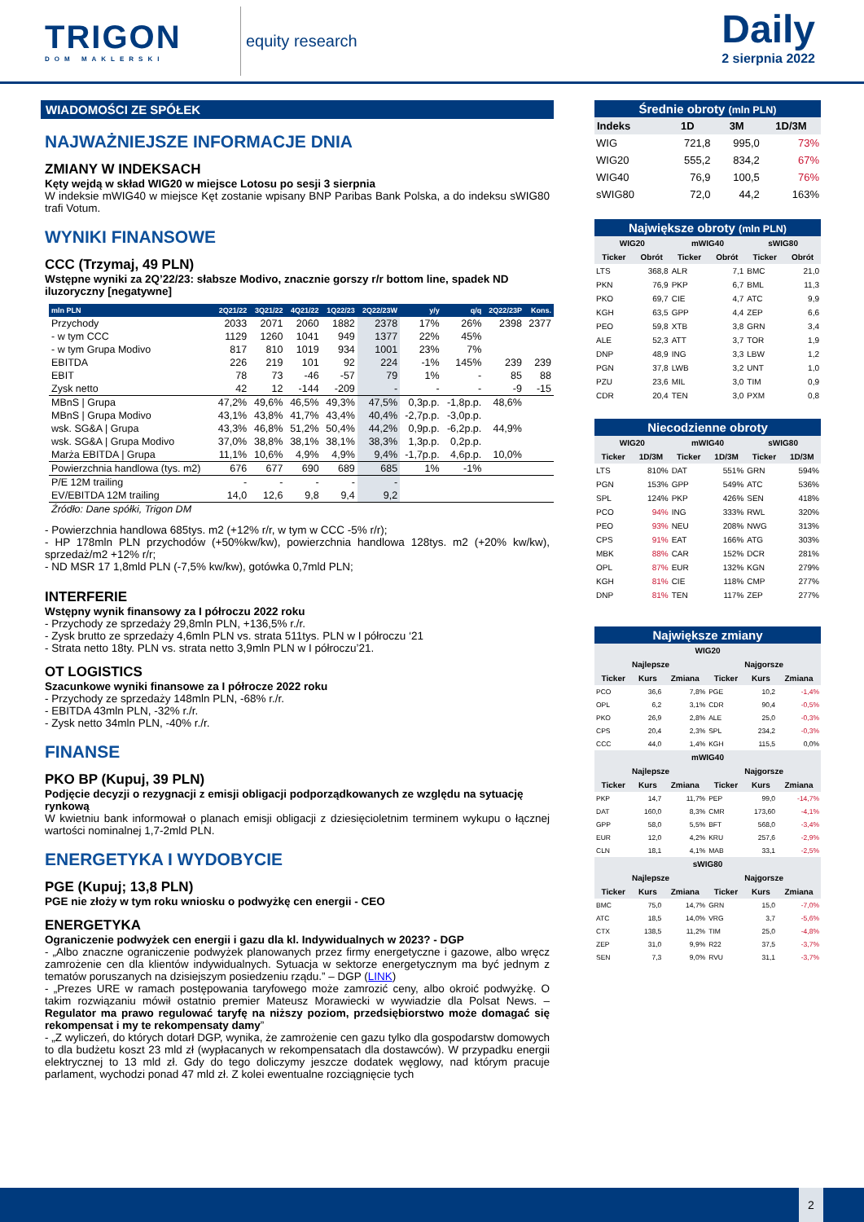TRIGON
DOM MAKLERSKI
equity research
Daily
2 sierpnia 2022
WIADOMOŚCI ZE SPÓŁEK
NAJWAŻNIEJSZE INFORMACJE DNIA
ZMIANY W INDEKSACH
Kęty wejdą w skład WIG20 w miejsce Lotosu po sesji 3 sierpnia
W indeksie mWIG40 w miejsce Kęt zostanie wpisany BNP Paribas Bank Polska, a do indeksu sWIG80 trafi Votum.
WYNIKI FINANSOWE
CCC (Trzymaj, 49 PLN)
Wstępne wyniki za 2Q’22/23: słabsze Modivo, znacznie gorszy r/r bottom line, spadek ND iluzoryczny [negatywne]
| mln PLN | 2Q21/22 | 3Q21/22 | 4Q21/22 | 1Q22/23 | 2Q22/23W | y/y | q/q | 2Q22/23P | Kons. |
| --- | --- | --- | --- | --- | --- | --- | --- | --- | --- |
| Przychody | 2033 | 2071 | 2060 | 1882 | 2378 | 17% | 26% | 2398 | 2377 |
| - w tym CCC | 1129 | 1260 | 1041 | 949 | 1377 | 22% | 45% | | |
| - w tym Grupa Modivo | 817 | 810 | 1019 | 934 | 1001 | 23% | 7% | | |
| EBITDA | 226 | 219 | 101 | 92 | 224 | -1% | 145% | 239 | 239 |
| EBIT | 78 | 73 | -46 | -57 | 79 | 1% | - | 85 | 88 |
| Zysk netto | 42 | 12 | -144 | -209 | - | - | - | -9 | -15 |
| MBnS / Grupa | 47,2% | 49,6% | 46,5% | 49,3% | 47,5% | 0,3p.p. | -1,8p.p. | 48,6% | |
| MBnS / Grupa Modivo | 43,1% | 43,8% | 41,7% | 43,4% | 40,4% | -2,7p.p. | -3,0p.p. | | |
| wsk. SG&A / Grupa | 43,3% | 46,8% | 51,2% | 50,4% | 44,2% | 0,9p.p. | -6,2p.p. | 44,9% | |
| wsk. SG&A / Grupa Modivo | 37,0% | 38,8% | 38,1% | 38,1% | 38,3% | 1,3p.p. | 0,2p.p. | | |
| Marża EBITDA / Grupa | 11,1% | 10,6% | 4,9% | 4,9% | 9,4% | -1,7p.p. | 4,6p.p. | 10,0% | |
| Powierzchnia handlowa (tys. m2) | 676 | 677 | 690 | 689 | 685 | 1% | -1% | | |
| P/E 12M trailing | - | - | - | - | - | | | | |
| EV/EBITDA 12M trailing | 14,0 | 12,6 | 9,8 | 9,4 | 9,2 | | | | |
| Źródło: Dane spółki, Trigon DM | | | | | | | | | |
- Powierzchnia handlowa 685tys. m2 (+12% r/r, w tym w CCC -5% r/r);
- HP 178mln PLN przychodów (+50%kw/kw), powierzchnia handlowa 128tys. m2 (+20% kw/kw), sprzedaż/m2 +12% r/r;
- ND MSR 17 1,8mld PLN (-7,5% kw/kw), gotówka 0,7mld PLN;
INTERFERIE
Wstępny wynik finansowy za I półroczu 2022 roku
- Przychody ze sprzedaży 29,8mln PLN, +136,5% r./r.
- Zysk brutto ze sprzedaży 4,6mln PLN vs. strata 511tys. PLN w I półroczu ‘21
- Strata netto 18ty. PLN vs. strata netto 3,9mln PLN w I półroczu’21.
OT LOGISTICS
Szacunkowe wyniki finansowe za I półrocze 2022 roku
- Przychody ze sprzedaży 148mln PLN, -68% r./r.
- EBITDA 43mln PLN, -32% r./r.
- Zysk netto 34mln PLN, -40% r./r.
FINANSE
PKO BP (Kupuj, 39 PLN)
Podjęcie decyzji o rezygnacji z emisji obligacji podporządkowanych ze względu na sytuację rynkową
W kwietniu bank informował o planach emisji obligacji z dziesięcioletnim terminem wykupu o łącznej wartości nominalnej 1,7-2mld PLN.
ENERGETYKA I WYDOBYCIE
PGE (Kupuj; 13,8 PLN)
PGE nie złoży w tym roku wniosku o podwyżkę cen energii - CEO
ENERGETYKA
Ograniczenie podwyżek cen energii i gazu dla kl. Indywidualnych w 2023? - DGP
- „Albo znaczne ograniczenie podwyżek planowanych przez firmy energetyczne i gazowe, albo wręcz zamrożenie cen dla klientów indywidualnych. Sytuacja w sektorze energetycznym ma być jednym z tematów poruszanych na dzisiejszym posiedzeniu rządu.” – DGP (LINK)
- „Prezes URE w ramach postępowania taryfowego może zamrozić ceny, albo okroić podwyżkę. O takim rozwiązaniu mówił ostatnio premier Mateusz Morawiecki w wywiadzie dla Polsat News. – Regulator ma prawo regulować taryfę na niższy poziom, przedsiębiorstwo może domagać się rekompensat i my te rekompensaty damy”
- „Z wyliczeń, do których dotarł DGP, wynika, że zamrożenie cen gazu tylko dla gospodarstw domowych to dla budżetu koszt 23 mld zł (wypłacanych w rekompensatach dla dostawców). W przypadku energii elektrycznej to 13 mld zł. Gdy do tego doliczymy jeszcze dodatek węglowy, nad którym pracuje parlament, wychodzi ponad 47 mld zł. Z kolei ewentualne rozciągnięcie tych
Średnie obroty (mln PLN)
| Indeks | 1D | 3M | 1D/3M |
| --- | --- | --- | --- |
| WIG | 721,8 | 995,0 | 73% |
| WIG20 | 555,2 | 834,2 | 67% |
| WIG40 | 76,9 | 100,5 | 76% |
| sWIG80 | 72,0 | 44,2 | 163% |
Największe obroty (mln PLN)
| WIG20 | | mWIG40 | | sWIG80 | |
| --- | --- | --- | --- | --- | --- |
| Ticker | Obrót | Ticker | Obrót | Ticker | Obrót |
| LTS | 368,8 | ALR | 7,1 | BMC | 21,0 |
| PKN | 76,9 | PKP | 6,7 | BML | 11,3 |
| PKO | 69,7 | CIE | 4,7 | ATC | 9,9 |
| KGH | 63,5 | GPP | 4,4 | ZEP | 6,6 |
| PEO | 59,8 | XTB | 3,8 | GRN | 3,4 |
| ALE | 52,3 | ATT | 3,7 | TOR | 1,9 |
| DNP | 48,9 | ING | 3,3 | LBW | 1,2 |
| PGN | 37,8 | LWB | 3,2 | UNT | 1,0 |
| PZU | 23,6 | MIL | 3,0 | TIM | 0,9 |
| CDR | 20,4 | TEN | 3,0 | PXM | 0,8 |
Niecodzienne obroty
| WIG20 | | mWIG40 | | sWIG80 | |
| --- | --- | --- | --- | --- | --- |
| Ticker | 1D/3M | Ticker | 1D/3M | Ticker | 1D/3M |
| LTS | 810% | DAT | 551% | GRN | 594% |
| PGN | 153% | GPP | 549% | ATC | 536% |
| SPL | 124% | PKP | 426% | SEN | 418% |
| PCO | 94% | ING | 333% | RWL | 320% |
| PEO | 93% | NEU | 208% | NWG | 313% |
| CPS | 91% | EAT | 166% | ATG | 303% |
| MBK | 88% | CAR | 152% | DCR | 281% |
| OPL | 87% | EUR | 132% | KGN | 279% |
| KGH | 81% | CIE | 118% | CMP | 277% |
| DNP | 81% | TEN | 117% | ZEP | 277% |
Największe zmiany
| WIG20 | | | | | |
| --- | --- | --- | --- | --- | --- |
| Najlepsze | | | Najgorsze | | |
| Ticker | Kurs | Zmiana | Ticker | Kurs | Zmiana |
| PCO | 36,6 | 7,8% | PGE | 10,2 | -1,4% |
| OPL | 6,2 | 3,1% | CDR | 90,4 | -0,5% |
| PKO | 26,9 | 2,8% | ALE | 25,0 | -0,3% |
| CPS | 20,4 | 2,3% | SPL | 234,2 | -0,3% |
| CCC | 44,0 | 1,4% | KGH | 115,5 | 0,0% |
| mWIG40 | | | | | |
| Najlepsze | | | Najgorsze | | |
| Ticker | Kurs | Zmiana | Ticker | Kurs | Zmiana |
| PKP | 14,7 | 11,7% | PEP | 99,0 | -14,7% |
| DAT | 160,0 | 8,3% | CMR | 173,60 | -4,1% |
| GPP | 58,0 | 5,5% | BFT | 568,0 | -3,4% |
| EUR | 12,0 | 4,2% | KRU | 257,6 | -2,9% |
| CLN | 18,1 | 4,1% | MAB | 33,1 | -2,5% |
| sWIG80 | | | | | |
| Najlepsze | | | Najgorsze | | |
| Ticker | Kurs | Zmiana | Ticker | Kurs | Zmiana |
| BMC | 75,0 | 14,7% | GRN | 15,0 | -7,0% |
| ATC | 18,5 | 14,0% | VRG | 3,7 | -5,6% |
| CTX | 138,5 | 11,2% | TIM | 25,0 | -4,8% |
| ZEP | 31,0 | 9,9% | R22 | 37,5 | -3,7% |
| SEN | 7,3 | 9,0% | RVU | 31,1 | -3,7% |
2